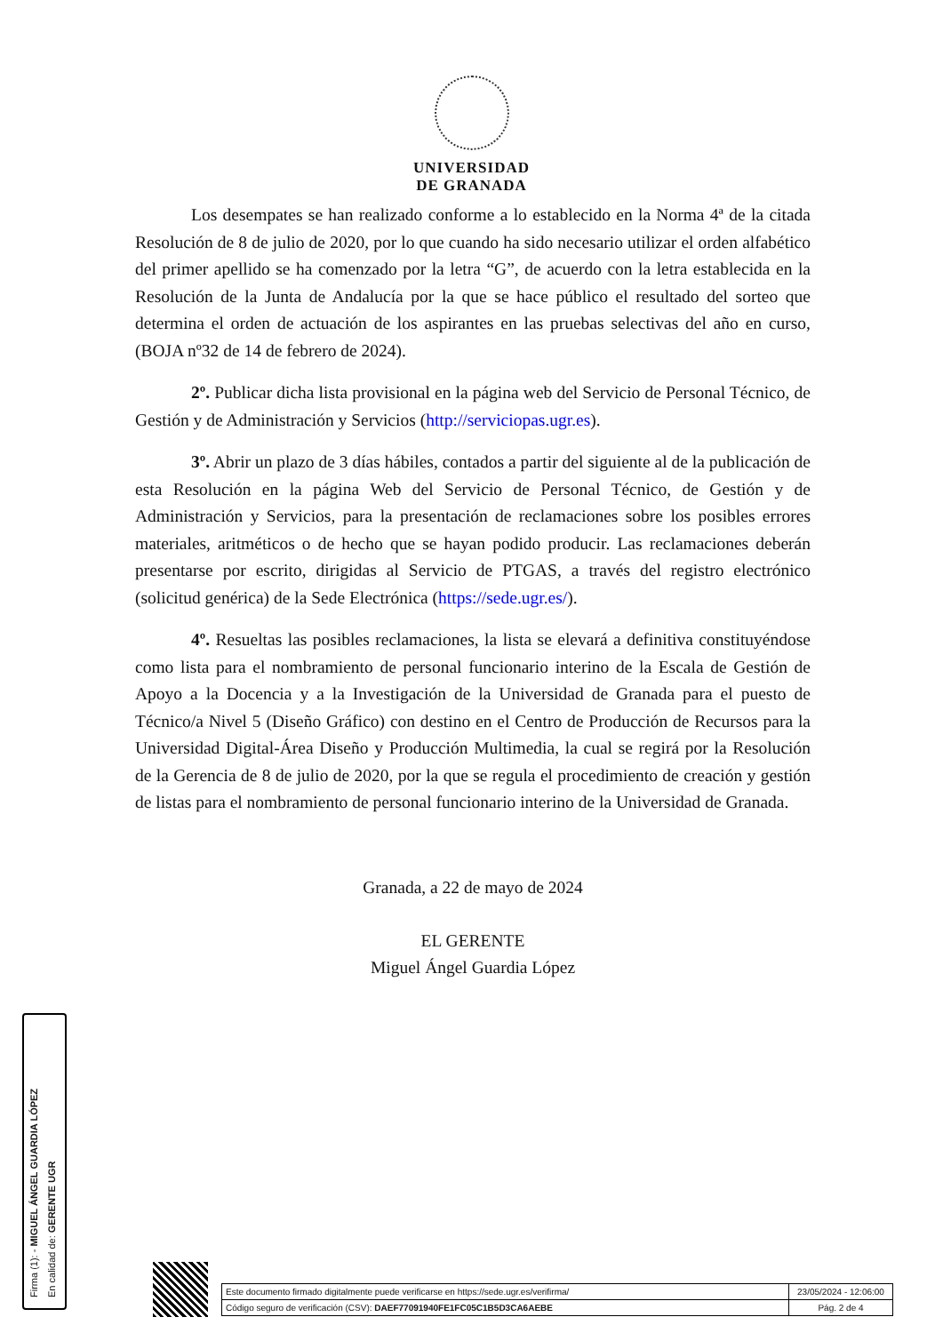UNIVERSIDAD
DE GRANADA
Los desempates se han realizado conforme a lo establecido en la Norma 4ª de la citada Resolución de 8 de julio de 2020, por lo que cuando ha sido necesario utilizar el orden alfabético del primer apellido se ha comenzado por la letra “G”, de acuerdo con la letra establecida en la Resolución de la Junta de Andalucía por la que se hace público el resultado del sorteo que determina el orden de actuación de los aspirantes en las pruebas selectivas del año en curso, (BOJA nº32 de 14 de febrero de 2024).
2º. Publicar dicha lista provisional en la página web del Servicio de Personal Técnico, de Gestión y de Administración y Servicios (http://serviciopas.ugr.es).
3º. Abrir un plazo de 3 días hábiles, contados a partir del siguiente al de la publicación de esta Resolución en la página Web del Servicio de Personal Técnico, de Gestión y de Administración y Servicios, para la presentación de reclamaciones sobre los posibles errores materiales, aritméticos o de hecho que se hayan podido producir. Las reclamaciones deberán presentarse por escrito, dirigidas al Servicio de PTGAS, a través del registro electrónico (solicitud genérica) de la Sede Electrónica (https://sede.ugr.es/).
4º. Resueltas las posibles reclamaciones, la lista se elevará a definitiva constituyéndose como lista para el nombramiento de personal funcionario interino de la Escala de Gestión de Apoyo a la Docencia y a la Investigación de la Universidad de Granada para el puesto de Técnico/a Nivel 5 (Diseño Gráfico) con destino en el Centro de Producción de Recursos para la Universidad Digital-Área Diseño y Producción Multimedia, la cual se regirá por la Resolución de la Gerencia de 8 de julio de 2020, por la que se regula el procedimiento de creación y gestión de listas para el nombramiento de personal funcionario interino de la Universidad de Granada.
Granada, a 22 de mayo de 2024
EL GERENTE
Miguel Ángel Guardia López
Firma (1): - MIGUEL ÁNGEL GUARDIA LÓPEZ
En calidad de: GERENTE UGR
| Este documento firmado digitalmente puede verificarse en https://sede.ugr.es/verifirma/ | 23/05/2024 - 12:06:00 |
| Código seguro de verificación (CSV): DAEF77091940FE1FC05C1B5D3CA6AEBE | Pág. 2 de 4 |